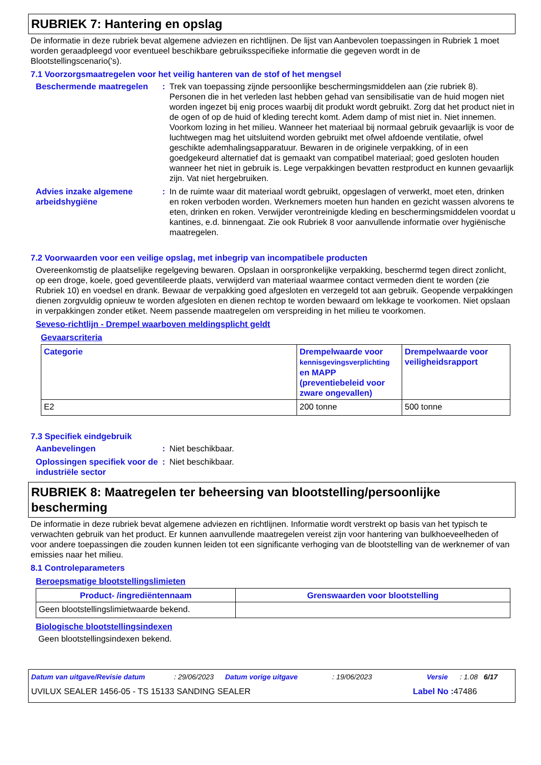RUBRIEK 7: Hantering en opslag
De informatie in deze rubriek bevat algemene adviezen en richtlijnen. De lijst van Aanbevolen toepassingen in Rubriek 1 moet worden geraadpleegd voor eventueel beschikbare gebruiksspecifieke informatie die gegeven wordt in de Blootstellingscenario('s).
7.1 Voorzorgsmaatregelen voor het veilig hanteren van de stof of het mengsel
Beschermende maatregelen : Trek van toepassing zijnde persoonlijke beschermingsmiddelen aan (zie rubriek 8). Personen die in het verleden last hebben gehad van sensibilisatie van de huid mogen niet worden ingezet bij enig proces waarbij dit produkt wordt gebruikt. Zorg dat het product niet in de ogen of op de huid of kleding terecht komt. Adem damp of mist niet in. Niet innemen. Voorkom lozing in het milieu. Wanneer het materiaal bij normaal gebruik gevaarlijk is voor de luchtwegen mag het uitsluitend worden gebruikt met ofwel afdoende ventilatie, ofwel geschikte ademhalingsapparatuur. Bewaren in de originele verpakking, of in een goedgekeurd alternatief dat is gemaakt van compatibel materiaal; goed gesloten houden wanneer het niet in gebruik is. Lege verpakkingen bevatten restproduct en kunnen gevaarlijk zijn. Vat niet hergebruiken.
Advies inzake algemene arbeidshygiëne
: In de ruimte waar dit materiaal wordt gebruikt, opgeslagen of verwerkt, moet eten, drinken en roken verboden worden. Werknemers moeten hun handen en gezicht wassen alvorens te eten, drinken en roken. Verwijder verontreinigde kleding en beschermingsmiddelen voordat u kantines, e.d. binnengaat. Zie ook Rubriek 8 voor aanvullende informatie over hygiënische maatregelen.
7.2 Voorwaarden voor een veilige opslag, met inbegrip van incompatibele producten
Overeenkomstig de plaatselijke regelgeving bewaren. Opslaan in oorspronkelijke verpakking, beschermd tegen direct zonlicht, op een droge, koele, goed geventileerde plaats, verwijderd van materiaal waarmee contact vermeden dient te worden (zie Rubriek 10) en voedsel en drank. Bewaar de verpakking goed afgesloten en verzegeld tot aan gebruik. Geopende verpakkingen dienen zorgvuldig opnieuw te worden afgesloten en dienen rechtop te worden bewaard om lekkage te voorkomen. Niet opslaan in verpakkingen zonder etiket. Neem passende maatregelen om verspreiding in het milieu te voorkomen.
Seveso-richtlijn - Drempel waarboven meldingsplicht geldt
Gevaarscriteria
| Categorie | Drempelwaarde voor kennisgevingsverplichting en MAPP (preventiebeleid voor zware ongevallen) | Drempelwaarde voor veiligheidsrapport |
| --- | --- | --- |
| E2 | 200 tonne | 500 tonne |
7.3 Specifiek eindgebruik
Aanbevelingen : Niet beschikbaar.
Oplossingen specifiek voor de industriële sector
: Niet beschikbaar.
RUBRIEK 8: Maatregelen ter beheersing van blootstelling/persoonlijke bescherming
De informatie in deze rubriek bevat algemene adviezen en richtlijnen. Informatie wordt verstrekt op basis van het typisch te verwachten gebruik van het product. Er kunnen aanvullende maatregelen vereist zijn voor hantering van bulkhoeveelheden of voor andere toepassingen die zouden kunnen leiden tot een significante verhoging van de blootstelling van de werknemer of van emissies naar het milieu.
8.1 Controleparameters
Beroepsmatige blootstellingslimieten
| Product- /ingrediëntennaam | Grenswaarden voor blootstelling |
| --- | --- |
| Geen blootstellingslimietwaarde bekend. | |
Biologische blootstellingsindexen
Geen blootstellingsindexen bekend.
Datum van uitgave/Revisie datum: 29/06/2023 Datum vorige uitgave: 19/06/2023 Versie: 1.08 6/17
UVILUX SEALER 1456-05 - TS 15133 SANDING SEALER Label No : 47486